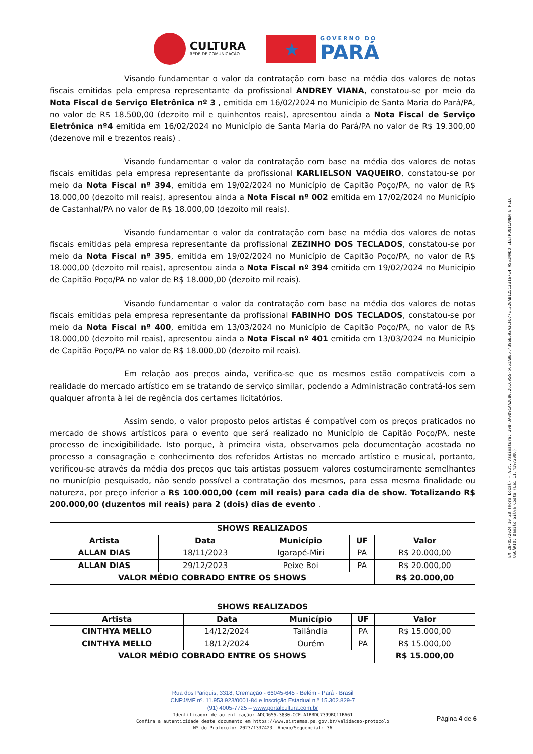CULTURA
REDE DE COMUNICAÇÃO
★
GOVERNO DO
PARÁ
Visando fundamentar o valor da contratação com base na média dos valores de notas fiscais emitidas pela empresa representante da profissional ANDREY VIANA, constatou-se por meio da Nota Fiscal de Serviço Eletrônica nº 3 , emitida em 16/02/2024 no Município de Santa Maria do Pará/PA, no valor de R$ 18.500,00 (dezoito mil e quinhentos reais), apresentou ainda a Nota Fiscal de Serviço Eletrônica nº4 emitida em 16/02/2024 no Município de Santa Maria do Pará/PA no valor de R$ 19.300,00 (dezenove mil e trezentos reais) .
Visando fundamentar o valor da contratação com base na média dos valores de notas fiscais emitidas pela empresa representante da profissional KARLIELSON VAQUEIRO, constatou-se por meio da Nota Fiscal nº 394, emitida em 19/02/2024 no Município de Capitão Poço/PA, no valor de R$ 18.000,00 (dezoito mil reais), apresentou ainda a Nota Fiscal nº 002 emitida em 17/02/2024 no Município de Castanhal/PA no valor de R$ 18.000,00 (dezoito mil reais).
Visando fundamentar o valor da contratação com base na média dos valores de notas fiscais emitidas pela empresa representante da profissional ZEZINHO DOS TECLADOS, constatou-se por meio da Nota Fiscal nº 395, emitida em 19/02/2024 no Município de Capitão Poço/PA, no valor de R$ 18.000,00 (dezoito mil reais), apresentou ainda a Nota Fiscal nº 394 emitida em 19/02/2024 no Município de Capitão Poço/PA no valor de R$ 18.000,00 (dezoito mil reais).
Visando fundamentar o valor da contratação com base na média dos valores de notas fiscais emitidas pela empresa representante da profissional FABINHO DOS TECLADOS, constatou-se por meio da Nota Fiscal nº 400, emitida em 13/03/2024 no Município de Capitão Poço/PA, no valor de R$ 18.000,00 (dezoito mil reais), apresentou ainda a Nota Fiscal nº 401 emitida em 13/03/2024 no Município de Capitão Poço/PA no valor de R$ 18.000,00 (dezoito mil reais).
Em relação aos preços ainda, verifica-se que os mesmos estão compatíveis com a realidade do mercado artístico em se tratando de serviço similar, podendo a Administração contratá-los sem qualquer afronta à lei de regência dos certames licitatórios.
Assim sendo, o valor proposto pelos artistas é compatível com os preços praticados no mercado de shows artísticos para o evento que será realizado no Município de Capitão Poço/PA, neste processo de inexigibilidade. Isto porque, à primeira vista, observamos pela documentação acostada no processo a consagração e conhecimento dos referidos Artistas no mercado artístico e musical, portanto, verificou-se através da média dos preços que tais artistas possuem valores costumeiramente semelhantes no município pesquisado, não sendo possível a contratação dos mesmos, para essa mesma finalidade ou natureza, por preço inferior a R$ 100.000,00 (cem mil reais) para cada dia de show. Totalizando R$ 200.000,00 (duzentos mil reais) para 2 (dois) dias de evento .
| SHOWS REALIZADOS | | | | |
| --- | --- | --- | --- | --- |
| Artista | Data | Município | UF | Valor |
| ALLAN DIAS | 18/11/2023 | Igarapé-Miri | PA | R$ 20.000,00 |
| ALLAN DIAS | 29/12/2023 | Peixe Boi | PA | R$ 20.000,00 |
| VALOR MÉDIO COBRADO ENTRE OS SHOWS | | | | R$ 20.000,00 |
| SHOWS REALIZADOS | | | | |
| --- | --- | --- | --- | --- |
| Artista | Data | Município | UF | Valor |
| CINTHYA MELLO | 14/12/2024 | Tailândia | PA | R$ 15.000,00 |
| CINTHYA MELLO | 18/12/2024 | Ourém | PA | R$ 15.000,00 |
| VALOR MÉDIO COBRADO ENTRE OS SHOWS | | | | R$ 15.000,00 |
Rua dos Pariquis, 3318, Cremação - 66045-645 - Belém - Pará - Brasil
CNPJ/MF nº. 11.953.923/0001-84 e Inscrição Estadual n.º 15.302.829-7
(91) 4005-7725 – www.portalcultura.com.br
Identificador de autenticação: ADCD655.3830.CCE.A1BBDC7399BC11B661
Confira a autenticidade deste documento em https://www.sistemas.pa.gov.br/validacao-protocolo
Nº do Protocolo: 2023/1337423 Anexo/Sequencial: 36
Página 4 de 6
EM 28/05/2024 10:28 (Hora Local) - Aut. Assinatura: 39BFDA0D9CAA26B0.261C955F5C61A9E5.4396B592A3CFD77E.320AB125C3B167E4 ASSINADO ELETRONICAMENTE PELO USUÁRIO: Danilo Silva Costa (Lei 11.419/2006)